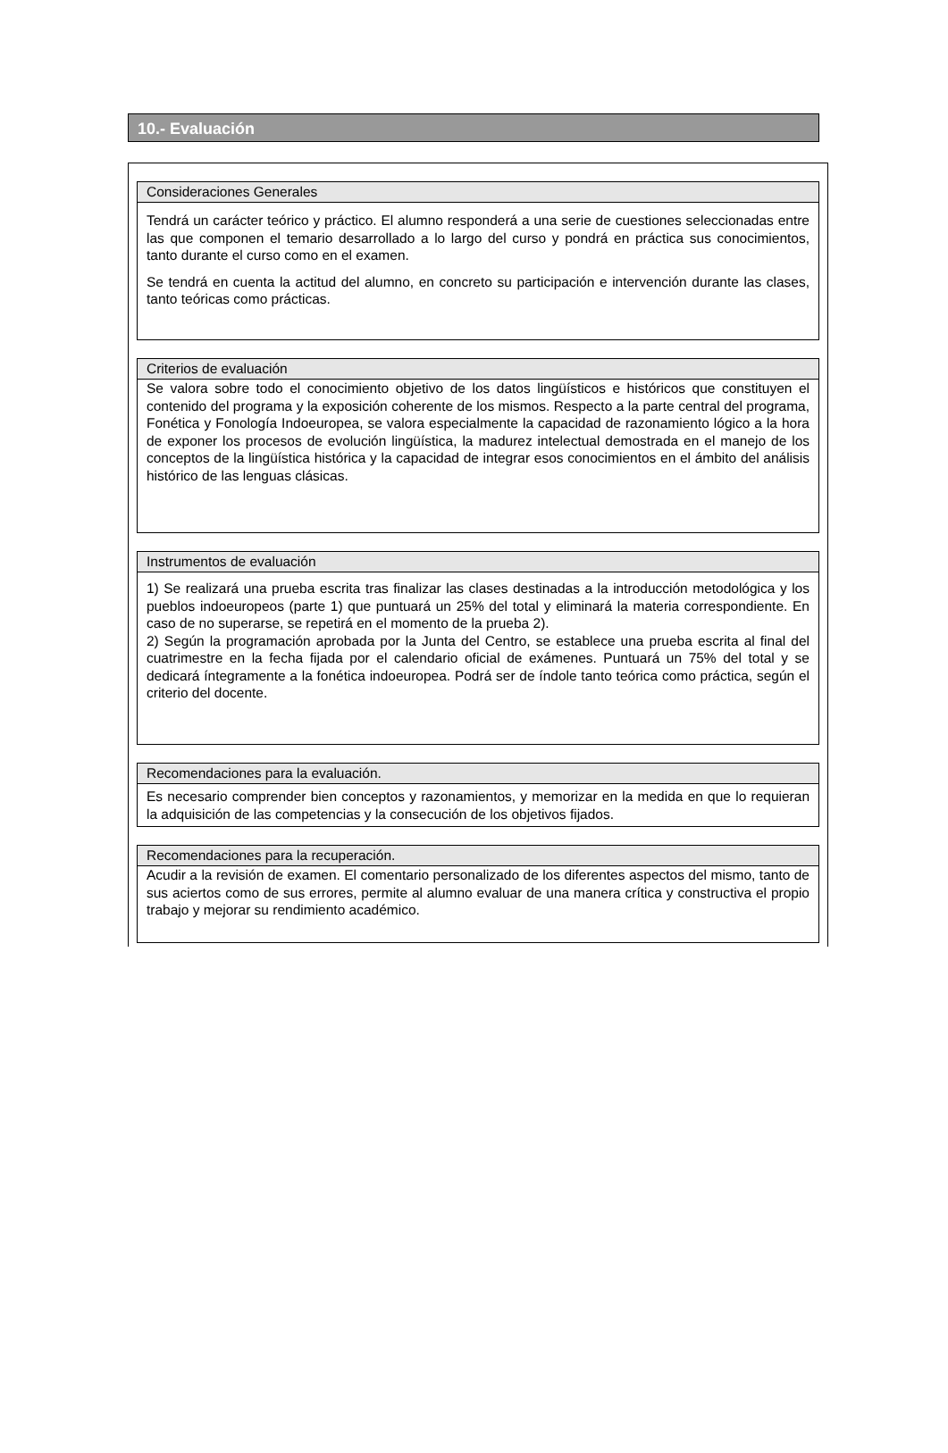10.- Evaluación
Consideraciones Generales
Tendrá un carácter teórico y práctico. El alumno responderá a una serie de cuestiones seleccionadas entre las que componen el temario desarrollado a lo largo del curso y pondrá en práctica sus conocimientos, tanto durante el curso como en el examen.
Se tendrá en cuenta la actitud del alumno, en concreto su participación e intervención durante las clases, tanto teóricas como prácticas.
Criterios de evaluación
Se valora sobre todo el conocimiento objetivo de los datos lingüísticos e históricos que constituyen el contenido del programa y la exposición coherente de los mismos. Respecto a la parte central del programa, Fonética y Fonología Indoeuropea, se valora especialmente la capacidad de razonamiento lógico a la hora de exponer los procesos de evolución lingüística, la madurez intelectual demostrada en el manejo de los conceptos de la lingüística histórica y la capacidad de integrar esos conocimientos en el ámbito del análisis histórico de las lenguas clásicas.
Instrumentos de evaluación
1) Se realizará una prueba escrita tras finalizar las clases destinadas a la introducción metodológica y los pueblos indoeuropeos (parte 1) que puntuará un 25% del total y eliminará la materia correspondiente. En caso de no superarse, se repetirá en el momento de la prueba 2).
2) Según la programación aprobada por la Junta del Centro, se establece una prueba escrita al final del cuatrimestre en la fecha fijada por el calendario oficial de exámenes. Puntuará un 75% del total y se dedicará íntegramente a la fonética indoeuropea. Podrá ser de índole tanto teórica como práctica, según el criterio del docente.
Recomendaciones para la evaluación.
Es necesario comprender bien conceptos y razonamientos, y memorizar en la medida en que lo requieran la adquisición de las competencias y la consecución de los objetivos fijados.
Recomendaciones para la recuperación.
Acudir a la revisión de examen. El comentario personalizado de los diferentes aspectos del mismo, tanto de sus aciertos como de sus errores, permite al alumno evaluar de una manera crítica y constructiva el propio trabajo y mejorar su rendimiento académico.